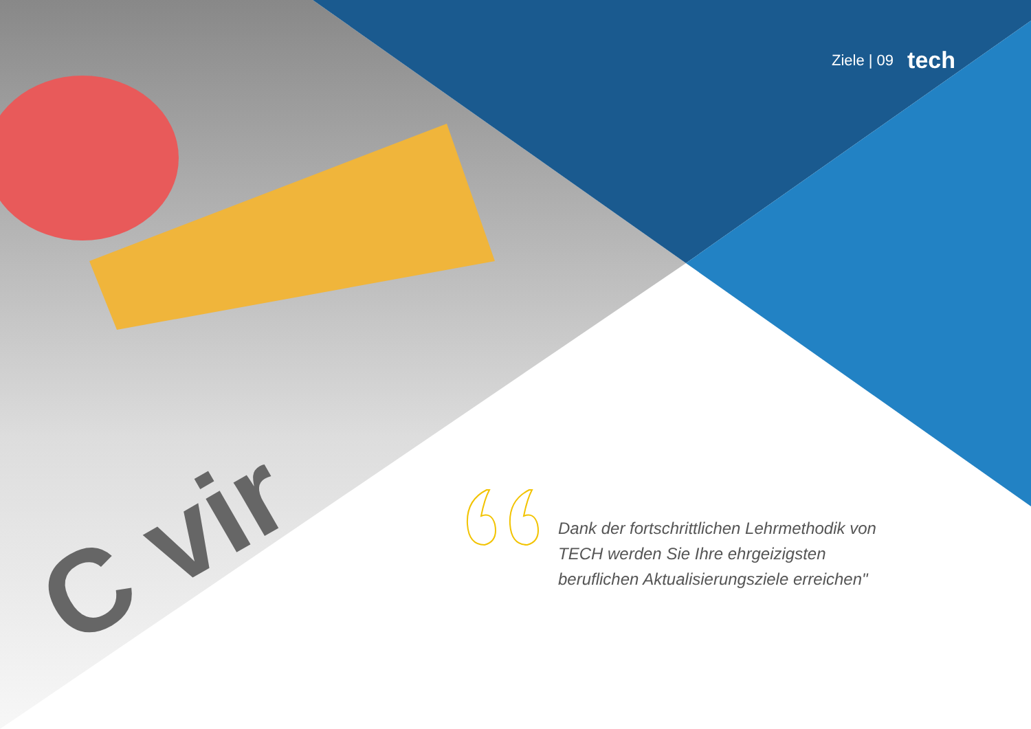C vir
Ziele | 09 tech
Dank der fortschrittlichen Lehrmethodik von TECH werden Sie Ihre ehrgeizigsten beruflichen Aktualisierungsziele erreichen"